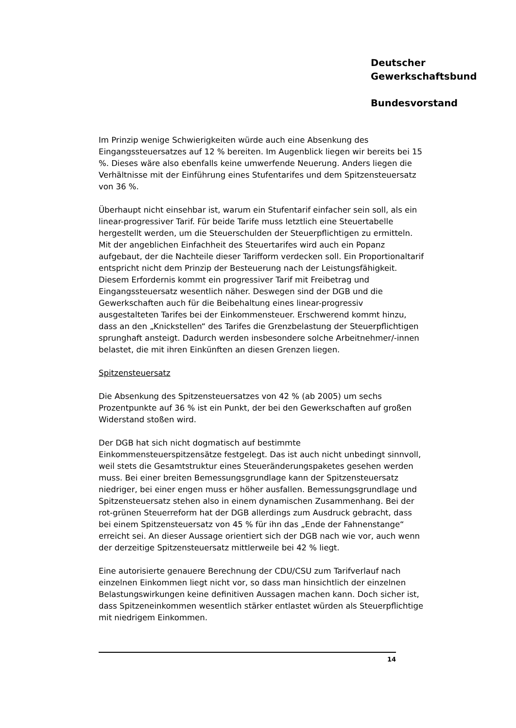Deutscher
Gewerkschaftsbund
Bundesvorstand
Im Prinzip wenige Schwierigkeiten würde auch eine Absenkung des Eingangssteuersatzes auf 12 % bereiten. Im Augenblick liegen wir bereits bei 15 %. Dieses wäre also ebenfalls keine umwerfende Neuerung. Anders liegen die Verhältnisse mit der Einführung eines Stufentarifes und dem Spitzensteuersatz von 36 %.
Überhaupt nicht einsehbar ist, warum ein Stufentarif einfacher sein soll, als ein linear-progressiver Tarif. Für beide Tarife muss letztlich eine Steuertabelle hergestellt werden, um die Steuerschulden der Steuerpflichtigen zu ermitteln. Mit der angeblichen Einfachheit des Steuertarifes wird auch ein Popanz aufgebaut, der die Nachteile dieser Tarifform verdecken soll. Ein Proportionaltarif entspricht nicht dem Prinzip der Besteuerung nach der Leistungsfähigkeit. Diesem Erfordernis kommt ein progressiver Tarif mit Freibetrag und Eingangssteuersatz wesentlich näher. Deswegen sind der DGB und die Gewerkschaften auch für die Beibehaltung eines linear-progressiv ausgestalteten Tarifes bei der Einkommensteuer. Erschwerend kommt hinzu, dass an den „Knickstellen“ des Tarifes die Grenzbelastung der Steuerpflichtigen sprunghaft ansteigt. Dadurch werden insbesondere solche Arbeitnehmer/-innen belastet, die mit ihren Einkünften an diesen Grenzen liegen.
Spitzensteuersatz
Die Absenkung des Spitzensteuersatzes von 42 % (ab 2005) um sechs Prozentpunkte auf 36 % ist ein Punkt, der bei den Gewerkschaften auf großen Widerstand stoßen wird.
Der DGB hat sich nicht dogmatisch auf bestimmte Einkommensteuerspitzensätze festgelegt. Das ist auch nicht unbedingt sinnvoll, weil stets die Gesamtstruktur eines Steueränderungspaketes gesehen werden muss. Bei einer breiten Bemessungsgrundlage kann der Spitzensteuersatz niedriger, bei einer engen muss er höher ausfallen. Bemessungsgrundlage und Spitzensteuersatz stehen also in einem dynamischen Zusammenhang. Bei der rot-grünen Steuerreform hat der DGB allerdings zum Ausdruck gebracht, dass bei einem Spitzensteuersatz von 45 % für ihn das „Ende der Fahnenstange“ erreicht sei. An dieser Aussage orientiert sich der DGB nach wie vor, auch wenn der derzeitige Spitzensteuersatz mittlerweile bei 42 % liegt.
Eine autorisierte genauere Berechnung der CDU/CSU zum Tarifverlauf nach einzelnen Einkommen liegt nicht vor, so dass man hinsichtlich der einzelnen Belastungswirkungen keine definitiven Aussagen machen kann. Doch sicher ist, dass Spitzeneinkommen wesentlich stärker entlastet würden als Steuerpflichtige mit niedrigem Einkommen.
14